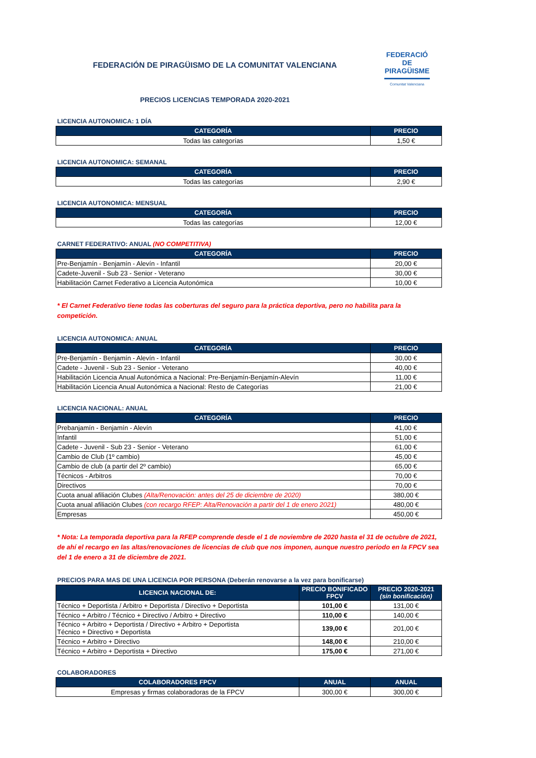FEDERACIÓ DE PIRAGÜISME
Comunitat Valenciana
FEDERACIÓN DE PIRAGÜISMO DE LA COMUNITAT VALENCIANA
PRECIOS LICENCIAS TEMPORADA 2020-2021
LICENCIA AUTONOMICA: 1 DÍA
| CATEGORÍA | PRECIO |
| --- | --- |
| Todas las categorías | 1,50 € |
LICENCIA AUTONOMICA: SEMANAL
| CATEGORÍA | PRECIO |
| --- | --- |
| Todas las categorías | 2,90 € |
LICENCIA AUTONOMICA: MENSUAL
| CATEGORÍA | PRECIO |
| --- | --- |
| Todas las categorías | 12,00 € |
CARNET FEDERATIVO: ANUAL (NO COMPETITIVA)
| CATEGORÍA | PRECIO |
| --- | --- |
| Pre-Benjamín - Benjamín - Alevín - Infantil | 20,00 € |
| Cadete-Juvenil - Sub 23 - Senior - Veterano | 30,00 € |
| Habilitación Carnet Federativo a Licencia Autonómica | 10,00 € |
* El Carnet Federativo tiene todas las coberturas del seguro para la práctica deportiva, pero no habilita para la competición.
LICENCIA AUTONOMICA: ANUAL
| CATEGORÍA | PRECIO |
| --- | --- |
| Pre-Benjamín - Benjamín - Alevín - Infantil | 30,00 € |
| Cadete - Juvenil - Sub 23 - Senior - Veterano | 40,00 € |
| Habilitación Licencia Anual Autonómica a Nacional: Pre-Benjamín-Benjamín-Alevín | 11,00 € |
| Habilitación Licencia Anual Autonómica a Nacional: Resto de Categorías | 21,00 € |
LICENCIA NACIONAL: ANUAL
| CATEGORÍA | PRECIO |
| --- | --- |
| Prebanjamín - Benjamín - Alevín | 41,00 € |
| Infantil | 51,00 € |
| Cadete - Juvenil - Sub 23 - Senior - Veterano | 61,00 € |
| Cambio de Club (1º cambio) | 45,00 € |
| Cambio de club (a partir del 2º cambio) | 65,00 € |
| Técnicos - Arbitros | 70,00 € |
| Directivos | 70,00 € |
| Cuota anual afiliación Clubes (Alta/Renovación: antes del 25 de diciembre de 2020) | 380,00 € |
| Cuota anual afiliación Clubes (con recargo RFEP: Alta/Renovación a partir del 1 de enero 2021) | 480,00 € |
| Empresas | 450,00 € |
* Nota: La temporada deportiva para la RFEP comprende desde el 1 de noviembre de 2020 hasta el 31 de octubre de 2021, de ahí el recargo en las altas/renovaciones de licencias de club que nos imponen, aunque nuestro periodo en la FPCV sea del 1 de enero a 31 de diciembre de 2021.
PRECIOS PARA MAS DE UNA LICENCIA POR PERSONA (Deberán renovarse a la vez para bonificarse)
| LICENCIA NACIONAL DE: | PRECIO BONIFICADO FPCV | PRECIO 2020-2021 (sin bonificación) |
| --- | --- | --- |
| Técnico + Deportista / Arbitro + Deportista / Directivo + Deportista | 101,00 € | 131,00 € |
| Técnico + Arbitro / Técnico + Directivo / Arbitro + Directivo | 110,00 € | 140,00 € |
| Técnico + Arbitro + Deportista / Directivo + Arbitro + Deportista Técnico + Directivo + Deportista | 139,00 € | 201,00 € |
| Técnico + Arbitro + Directivo | 148,00 € | 210,00 € |
| Técnico + Arbitro + Deportista + Directivo | 175,00 € | 271,00 € |
COLABORADORES
| COLABORADORES FPCV | ANUAL | ANUAL |
| --- | --- | --- |
| Empresas y firmas colaboradoras de la FPCV | 300,00 € | 300,00 € |